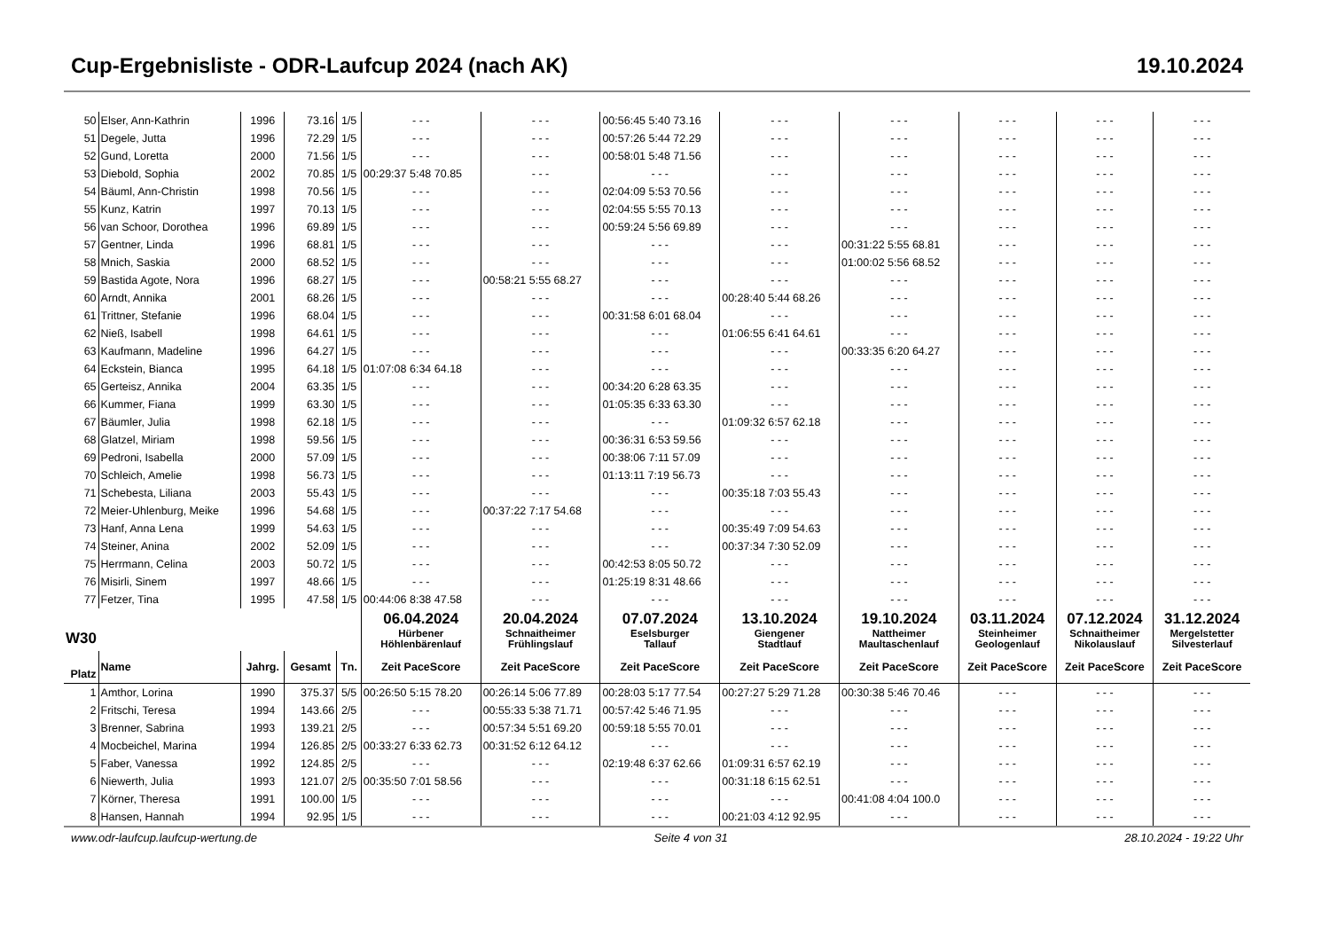Cup-Ergebnisliste - ODR-Laufcup 2024 (nach AK) 19.10.2024
| 50 | Elser, Ann-Kathrin | 1996 | 73.16 | 1/5 | - - - | - - - | 00:56:45 5:40 73.16 | - - - | - - - | - - - | - - - | - - - |
| 51 | Degele, Jutta | 1996 | 72.29 | 1/5 | - - - | - - - | 00:57:26 5:44 72.29 | - - - | - - - | - - - | - - - | - - - |
| 52 | Gund, Loretta | 2000 | 71.56 | 1/5 | - - - | - - - | 00:58:01 5:48 71.56 | - - - | - - - | - - - | - - - | - - - |
| 53 | Diebold, Sophia | 2002 | 70.85 | 1/5 | 00:29:37 5:48 70.85 | - - - | - - - | - - - | - - - | - - - | - - - | - - - |
| 54 | Bäuml, Ann-Christin | 1998 | 70.56 | 1/5 | - - - | - - - | 02:04:09 5:53 70.56 | - - - | - - - | - - - | - - - | - - - |
| 55 | Kunz, Katrin | 1997 | 70.13 | 1/5 | - - - | - - - | 02:04:55 5:55 70.13 | - - - | - - - | - - - | - - - | - - - |
| 56 | van Schoor, Dorothea | 1996 | 69.89 | 1/5 | - - - | - - - | 00:59:24 5:56 69.89 | - - - | - - - | - - - | - - - | - - - |
| 57 | Gentner, Linda | 1996 | 68.81 | 1/5 | - - - | - - - | - - - | - - - | 00:31:22 5:55 68.81 | - - - | - - - | - - - |
| 58 | Mnich, Saskia | 2000 | 68.52 | 1/5 | - - - | - - - | - - - | - - - | 01:00:02 5:56 68.52 | - - - | - - - | - - - |
| 59 | Bastida Agote, Nora | 1996 | 68.27 | 1/5 | - - - | 00:58:21 5:55 68.27 | - - - | - - - | - - - | - - - | - - - | - - - |
| 60 | Arndt, Annika | 2001 | 68.26 | 1/5 | - - - | - - - | - - - | 00:28:40 5:44 68.26 | - - - | - - - | - - - | - - - |
| 61 | Trittner, Stefanie | 1996 | 68.04 | 1/5 | - - - | - - - | 00:31:58 6:01 68.04 | - - - | - - - | - - - | - - - | - - - |
| 62 | Nieß, Isabell | 1998 | 64.61 | 1/5 | - - - | - - - | - - - | 01:06:55 6:41 64.61 | - - - | - - - | - - - | - - - |
| 63 | Kaufmann, Madeline | 1996 | 64.27 | 1/5 | - - - | - - - | - - - | - - - | 00:33:35 6:20 64.27 | - - - | - - - | - - - |
| 64 | Eckstein, Bianca | 1995 | 64.18 | 1/5 | 01:07:08 6:34 64.18 | - - - | - - - | - - - | - - - | - - - | - - - | - - - |
| 65 | Gerteisz, Annika | 2004 | 63.35 | 1/5 | - - - | - - - | 00:34:20 6:28 63.35 | - - - | - - - | - - - | - - - | - - - |
| 66 | Kummer, Fiana | 1999 | 63.30 | 1/5 | - - - | - - - | 01:05:35 6:33 63.30 | - - - | - - - | - - - | - - - | - - - |
| 67 | Bäumler, Julia | 1998 | 62.18 | 1/5 | - - - | - - - | - - - | 01:09:32 6:57 62.18 | - - - | - - - | - - - | - - - |
| 68 | Glatzel, Miriam | 1998 | 59.56 | 1/5 | - - - | - - - | 00:36:31 6:53 59.56 | - - - | - - - | - - - | - - - | - - - |
| 69 | Pedroni, Isabella | 2000 | 57.09 | 1/5 | - - - | - - - | 00:38:06 7:11 57.09 | - - - | - - - | - - - | - - - | - - - |
| 70 | Schleich, Amelie | 1998 | 56.73 | 1/5 | - - - | - - - | 01:13:11 7:19 56.73 | - - - | - - - | - - - | - - - | - - - |
| 71 | Schebesta, Liliana | 2003 | 55.43 | 1/5 | - - - | - - - | - - - | 00:35:18 7:03 55.43 | - - - | - - - | - - - | - - - |
| 72 | Meier-Uhlenburg, Meike | 1996 | 54.68 | 1/5 | - - - | 00:37:22 7:17 54.68 | - - - | - - - | - - - | - - - | - - - | - - - |
| 73 | Hanf, Anna Lena | 1999 | 54.63 | 1/5 | - - - | - - - | - - - | 00:35:49 7:09 54.63 | - - - | - - - | - - - | - - - |
| 74 | Steiner, Anina | 2002 | 52.09 | 1/5 | - - - | - - - | - - - | 00:37:34 7:30 52.09 | - - - | - - - | - - - | - - - |
| 75 | Herrmann, Celina | 2003 | 50.72 | 1/5 | - - - | - - - | 00:42:53 8:05 50.72 | - - - | - - - | - - - | - - - | - - - |
| 76 | Misirli, Sinem | 1997 | 48.66 | 1/5 | - - - | - - - | 01:25:19 8:31 48.66 | - - - | - - - | - - - | - - - | - - - |
| 77 | Fetzer, Tina | 1995 | 47.58 | 1/5 | 00:44:06 8:38 47.58 | - - - | - - - | - - - | - - - | - - - | - - - | - - - |
| W30 | | | | | 06.04.2024 Hürbener Höhlenbärenlauf | 20.04.2024 Schnaitheimer Frühlingslauf | 07.07.2024 Eselsburger Tallauf | 13.10.2024 Giengener Stadtlauf | 19.10.2024 Nattheimer Maultaschenlauf | 03.11.2024 Steinheimer Geologenlauf | 07.12.2024 Schnaitheimer Nikolauslauf | 31.12.2024 Mergelstetter Silvesterlauf |
| Platz | Name | Jahrg. | Gesamt | Tn. | Zeit PaceScore | Zeit PaceScore | Zeit PaceScore | Zeit PaceScore | Zeit PaceScore | Zeit PaceScore | Zeit PaceScore | Zeit PaceScore |
| 1 | Amthor, Lorina | 1990 | 375.37 | 5/5 | 00:26:50 5:15 78.20 | 00:26:14 5:06 77.89 | 00:28:03 5:17 77.54 | 00:27:27 5:29 71.28 | 00:30:38 5:46 70.46 | - - - | - - - | - - - |
| 2 | Fritschi, Teresa | 1994 | 143.66 | 2/5 | - - - | 00:55:33 5:38 71.71 | 00:57:42 5:46 71.95 | - - - | - - - | - - - | - - - | - - - |
| 3 | Brenner, Sabrina | 1993 | 139.21 | 2/5 | - - - | 00:57:34 5:51 69.20 | 00:59:18 5:55 70.01 | - - - | - - - | - - - | - - - | - - - |
| 4 | Mocbeichel, Marina | 1994 | 126.85 | 2/5 | 00:33:27 6:33 62.73 | 00:31:52 6:12 64.12 | - - - | - - - | - - - | - - - | - - - | - - - |
| 5 | Faber, Vanessa | 1992 | 124.85 | 2/5 | - - - | - - - | 02:19:48 6:37 62.66 | 01:09:31 6:57 62.19 | - - - | - - - | - - - | - - - |
| 6 | Niewerth, Julia | 1993 | 121.07 | 2/5 | 00:35:50 7:01 58.56 | - - - | - - - | 00:31:18 6:15 62.51 | - - - | - - - | - - - | - - - |
| 7 | Körner, Theresa | 1991 | 100.00 | 1/5 | - - - | - - - | - - - | - - - | 00:41:08 4:04 100.0 | - - - | - - - | - - - |
| 8 | Hansen, Hannah | 1994 | 92.95 | 1/5 | - - - | - - - | - - - | 00:21:03 4:12 92.95 | - - - | - - - | - - - | - - - |
www.odr-laufcup.laufcup-wertung.de Seite 4 von 31 28.10.2024 - 19:22 Uhr